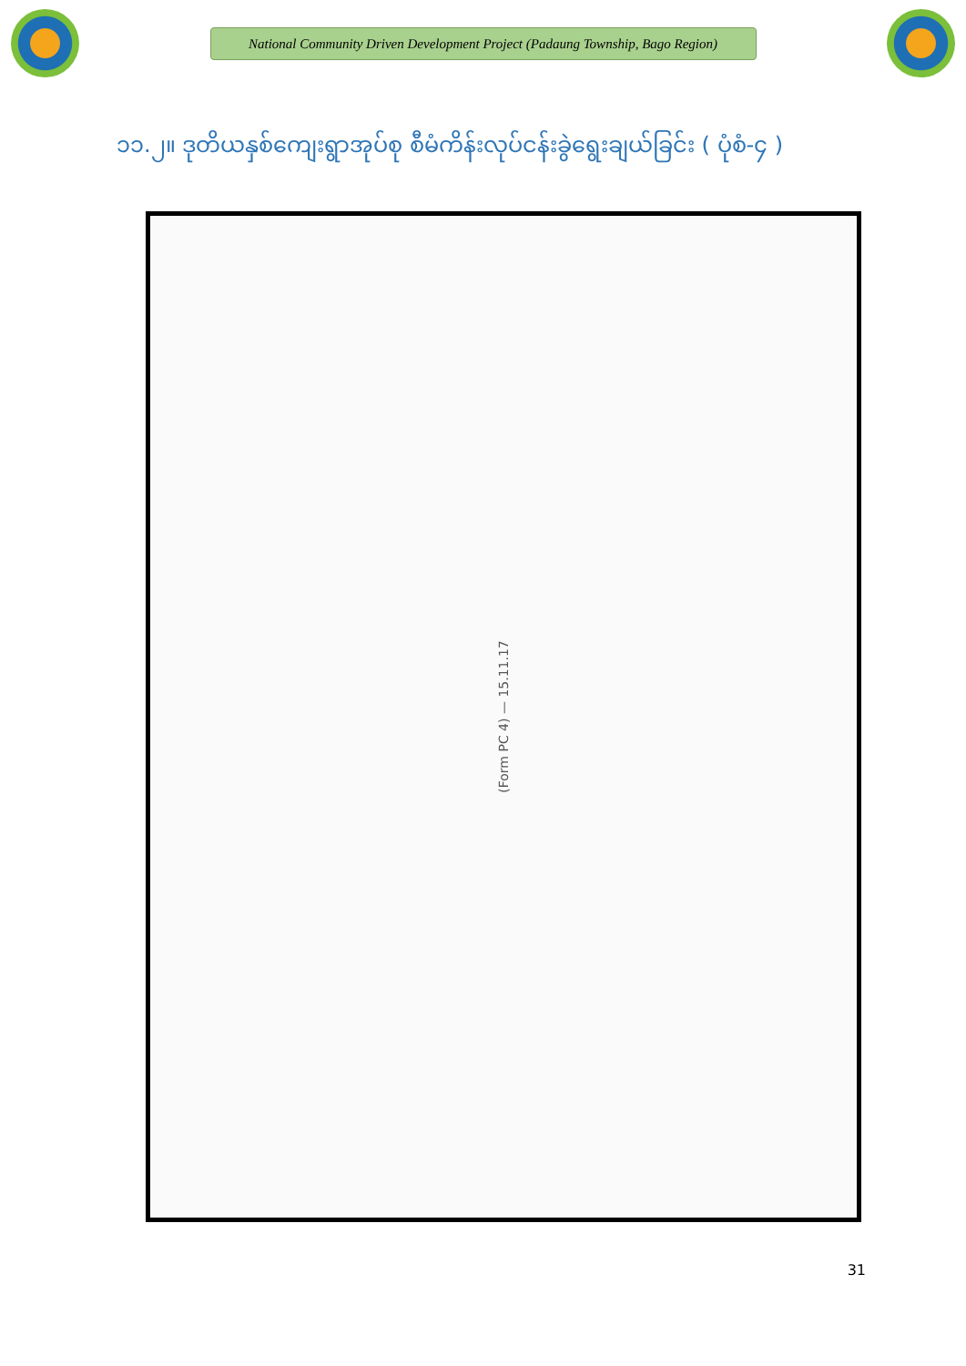National Community Driven Development Project (Padaung Township, Bago Region)
၁၁.၂။ ဒုတိယနှစ်ကျေးရွာအုပ်စု စီမံကိန်းလုပ်ငန်းခွဲရွေးချယ်ခြင်း ( ပုံစံ-၄ )
(Form PC 4) — 15.11.17
31